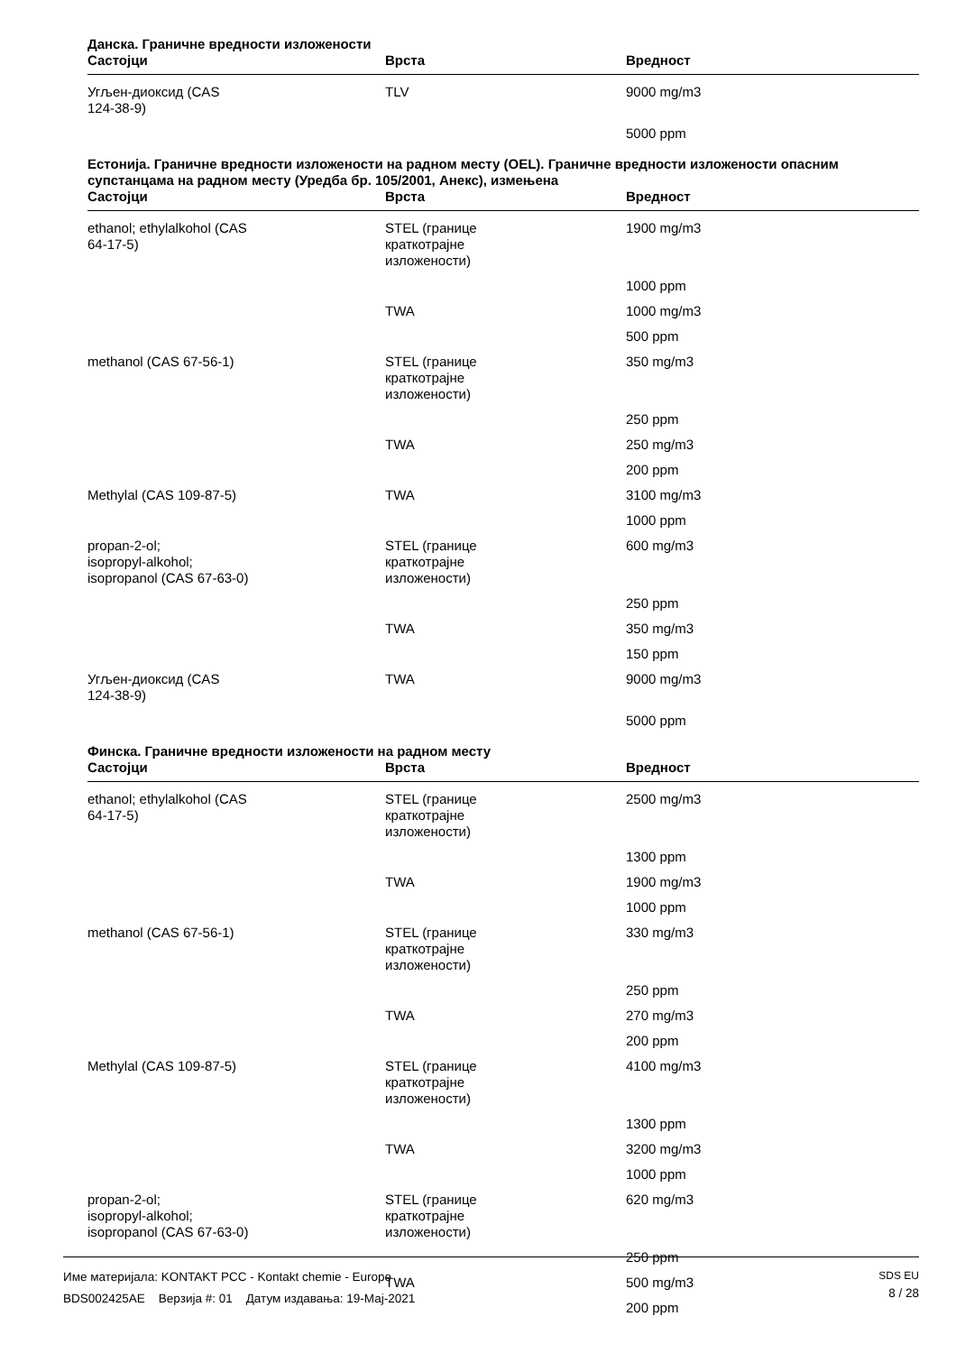Данска. Граничне вредности изложености
| Састојци | Врста | Вредност |
| --- | --- | --- |
| Угљен-диоксид (CAS 124-38-9) | TLV | 9000 mg/m3 |
| | | 5000 ppm |
Естонија. Граничне вредности изложености на радном месту (OEL). Граничне вредности изложености опасним супстанцама на радном месту (Уредба бр. 105/2001, Анекс), измењена
| Састојци | Врста | Вредност |
| --- | --- | --- |
| ethanol; ethylalkohol (CAS 64-17-5) | STEL (границе краткотрајне изложености) | 1900 mg/m3 |
| | | 1000 ppm |
| | TWA | 1000 mg/m3 |
| | | 500 ppm |
| methanol (CAS 67-56-1) | STEL (границе краткотрајне изложености) | 350 mg/m3 |
| | | 250 ppm |
| | TWA | 250 mg/m3 |
| | | 200 ppm |
| Methylal (CAS 109-87-5) | TWA | 3100 mg/m3 |
| | | 1000 ppm |
| propan-2-ol; isopropyl-alkohol; isopropanol (CAS 67-63-0) | STEL (границе краткотрајне изложености) | 600 mg/m3 |
| | | 250 ppm |
| | TWA | 350 mg/m3 |
| | | 150 ppm |
| Угљен-диоксид (CAS 124-38-9) | TWA | 9000 mg/m3 |
| | | 5000 ppm |
Финска. Граничне вредности изложености на радном месту
| Састојци | Врста | Вредност |
| --- | --- | --- |
| ethanol; ethylalkohol (CAS 64-17-5) | STEL (границе краткотрајне изложености) | 2500 mg/m3 |
| | | 1300 ppm |
| | TWA | 1900 mg/m3 |
| | | 1000 ppm |
| methanol (CAS 67-56-1) | STEL (границе краткотрајне изложености) | 330 mg/m3 |
| | | 250 ppm |
| | TWA | 270 mg/m3 |
| | | 200 ppm |
| Methylal (CAS 109-87-5) | STEL (границе краткотрајне изложености) | 4100 mg/m3 |
| | | 1300 ppm |
| | TWA | 3200 mg/m3 |
| | | 1000 ppm |
| propan-2-ol; isopropyl-alkohol; isopropanol (CAS 67-63-0) | STEL (границе краткотрајне изложености) | 620 mg/m3 |
| | | 250 ppm |
| | TWA | 500 mg/m3 |
| | | 200 ppm |
Име материјала: KONTAKT PCC - Kontakt chemie - Europe
BDS002425AE Верзија #: 01 Датум издавања: 19-Мај-2021
SDS EU
8 / 28